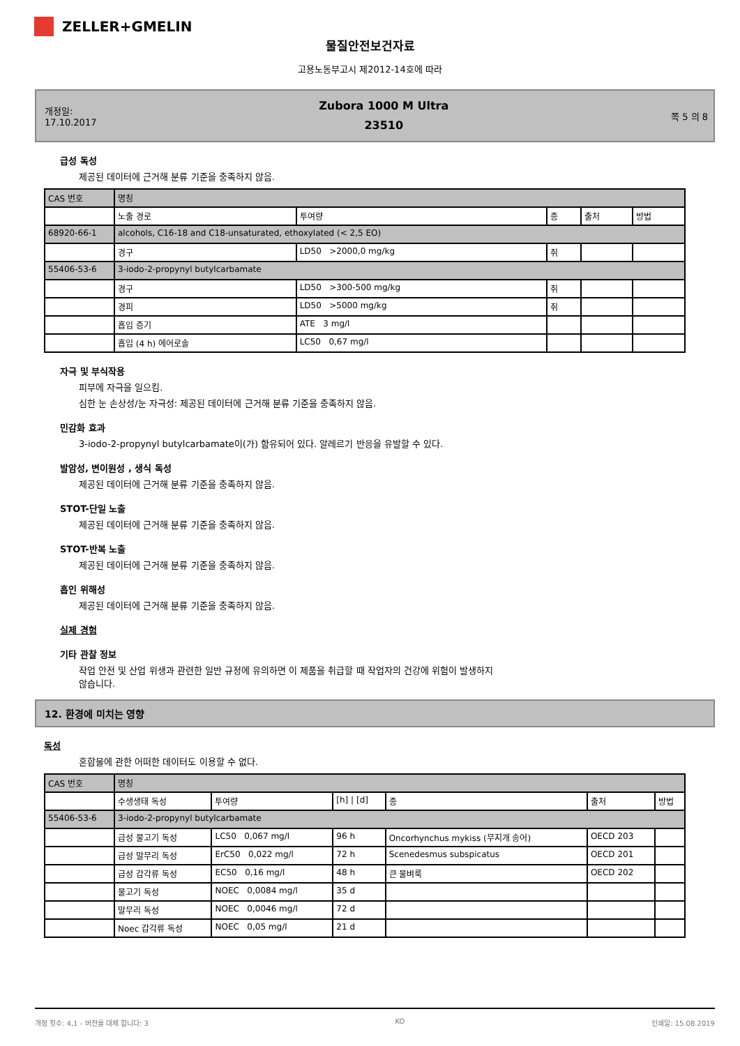ZELLER+GMELIN
물질안전보건자료
고용노동부고시 제2012-14호에 따라
개정일:
17.10.2017
Zubora 1000 M Ultra
23510
쪽 5 의 8
급성 독성
제공된 데이터에 근거해 분류 기준을 충족하지 않음.
| CAS 번호 | 명칭 | | | | |
| | 노출 경로 | 투여량 | 종 | 출처 | 방법 |
| 68920-66-1 | alcohols, C16-18 and C18-unsaturated, ethoxylated (< 2,5 EO) | | | | |
| | 경구 | LD50 >2000,0 mg/kg | 쥐 | | |
| 55406-53-6 | 3-iodo-2-propynyl butylcarbamate | | | | |
| | 경구 | LD50 >300-500 mg/kg | 쥐 | | |
| | 경피 | LD50 >5000 mg/kg | 쥐 | | |
| | 흡입 증기 | ATE 3 mg/l | | | |
| | 흡입 (4 h) 에어로솔 | LC50 0,67 mg/l | | | |
자극 및 부식작용
피부에 자극을 일으킴.
심한 눈 손상성/눈 자극성: 제공된 데이터에 근거해 분류 기준을 충족하지 않음.
민감화 효과
3-iodo-2-propynyl butylcarbamate이(가) 함유되어 있다. 알레르기 반응을 유발할 수 있다.
발암성, 변이원성 , 생식 독성
제공된 데이터에 근거해 분류 기준을 충족하지 않음.
STOT-단일 노출
제공된 데이터에 근거해 분류 기준을 충족하지 않음.
STOT-반복 노출
제공된 데이터에 근거해 분류 기준을 충족하지 않음.
흡인 위해성
제공된 데이터에 근거해 분류 기준을 충족하지 않음.
실제 경험
기타 관찰 정보
작업 안전 및 산업 위생과 관련한 일반 규정에 유의하면 이 제품을 취급할 때 작업자의 건강에 위험이 발생하지
않습니다.
12. 환경에 미치는 영향
독성
혼합물에 관한 어떠한 데이터도 이용할 수 없다.
| CAS 번호 | 명칭 | | | | | |
| | 수생생태 독성 | 투여량 | [h] / [d] | 종 | 출처 | 방법 |
| 55406-53-6 | 3-iodo-2-propynyl butylcarbamate | | | | | |
| | 급성 물고기 독성 | LC50 0,067 mg/l | 96 h | Oncorhynchus mykiss (무지개 송어) | OECD 203 | |
| | 급성 말무리 독성 | ErC50 0,022 mg/l | 72 h | Scenedesmus subspicatus | OECD 201 | |
| | 급성 갑각류 독성 | EC50 0,16 mg/l | 48 h | 큰 물벼룩 | OECD 202 | |
| | 물고기 독성 | NOEC 0,0084 mg/l | 35 d | | | |
| | 말무리 독성 | NOEC 0,0046 mg/l | 72 d | | | |
| | Noec 갑각류 독성 | NOEC 0,05 mg/l | 21 d | | | |
개정 횟수: 4,1 - 버전을 대체 합니다: 3 KO 인쇄일: 15.08.2019